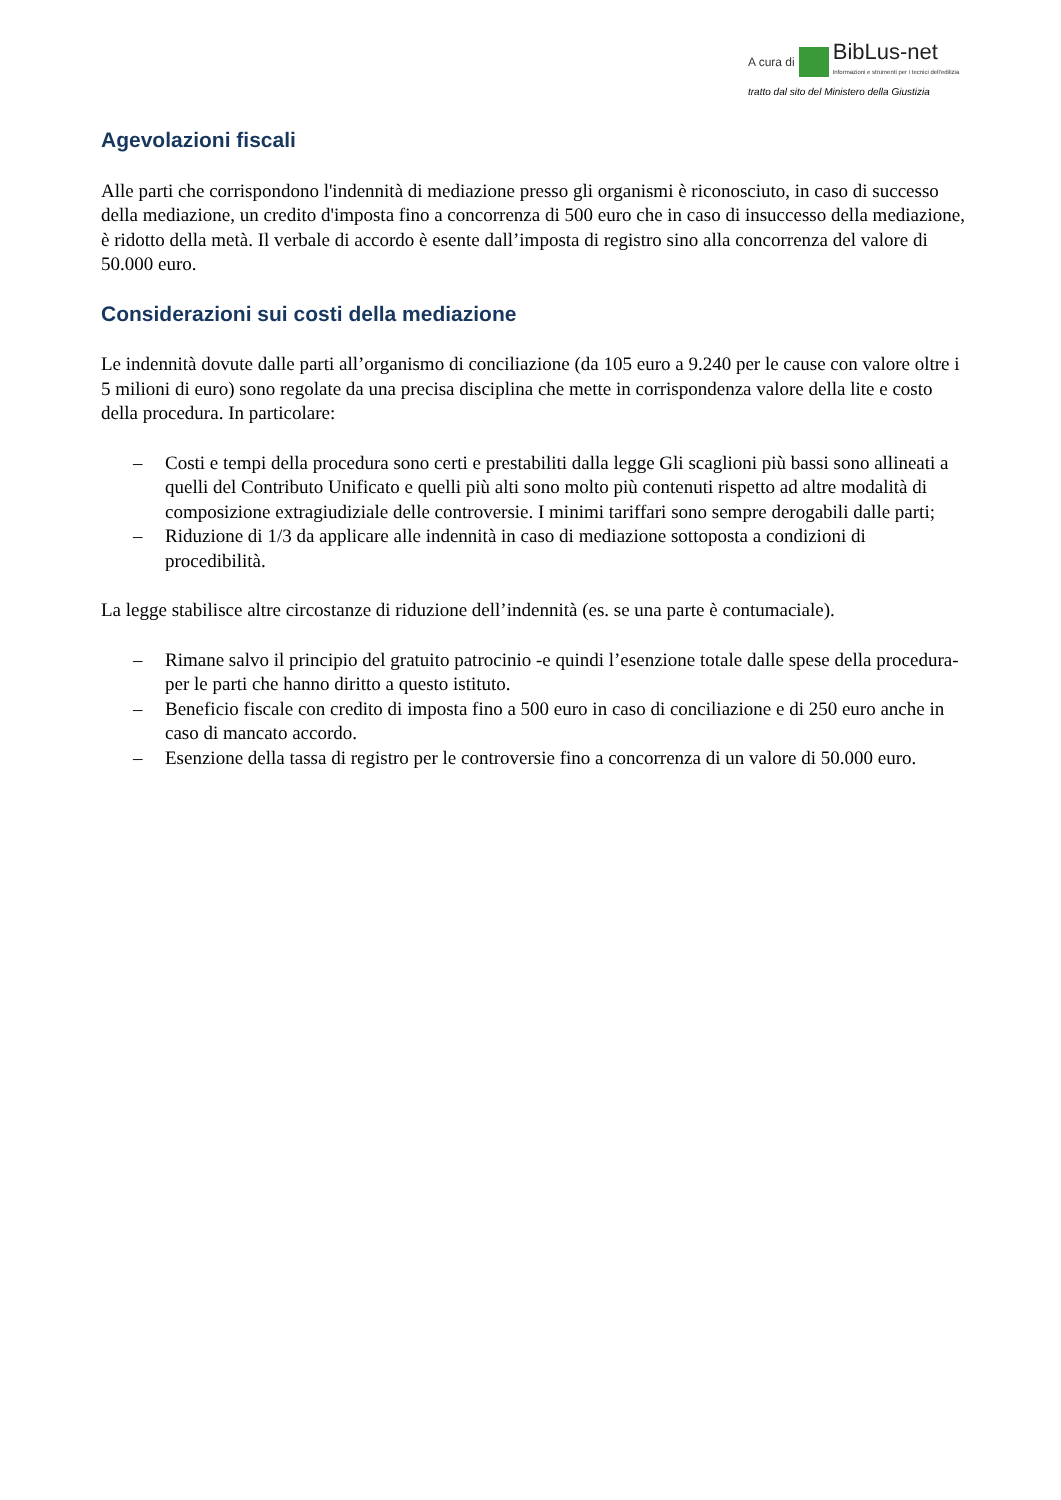A cura di BibLus-net
Informazioni e strumenti per i tecnici dell'edilizia
tratto dal sito del Ministero della Giustizia
Agevolazioni fiscali
Alle parti che corrispondono l'indennità di mediazione presso gli organismi è riconosciuto, in caso di successo della mediazione, un credito d'imposta fino a concorrenza di 500 euro che in caso di insuccesso della mediazione, è ridotto della metà. Il verbale di accordo è esente dall’imposta di registro sino alla concorrenza del valore di 50.000 euro.
Considerazioni sui costi della mediazione
Le indennità dovute dalle parti all’organismo di conciliazione (da 105 euro a 9.240 per le cause con valore oltre i 5 milioni di euro) sono regolate da una precisa disciplina che mette in corrispondenza valore della lite e costo della procedura. In particolare:
– Costi e tempi della procedura sono certi e prestabiliti dalla legge Gli scaglioni più bassi sono allineati a quelli del Contributo Unificato e quelli più alti sono molto più contenuti rispetto ad altre modalità di composizione extragiudiziale delle controversie. I minimi tariffari sono sempre derogabili dalle parti;
– Riduzione di 1/3 da applicare alle indennità in caso di mediazione sottoposta a condizioni di procedibilità.
La legge stabilisce altre circostanze di riduzione dell’indennità (es. se una parte è contumaciale).
– Rimane salvo il principio del gratuito patrocinio -e quindi l’esenzione totale dalle spese della procedura- per le parti che hanno diritto a questo istituto.
– Beneficio fiscale con credito di imposta fino a 500 euro in caso di conciliazione e di 250 euro anche in caso di mancato accordo.
– Esenzione della tassa di registro per le controversie fino a concorrenza di un valore di 50.000 euro.